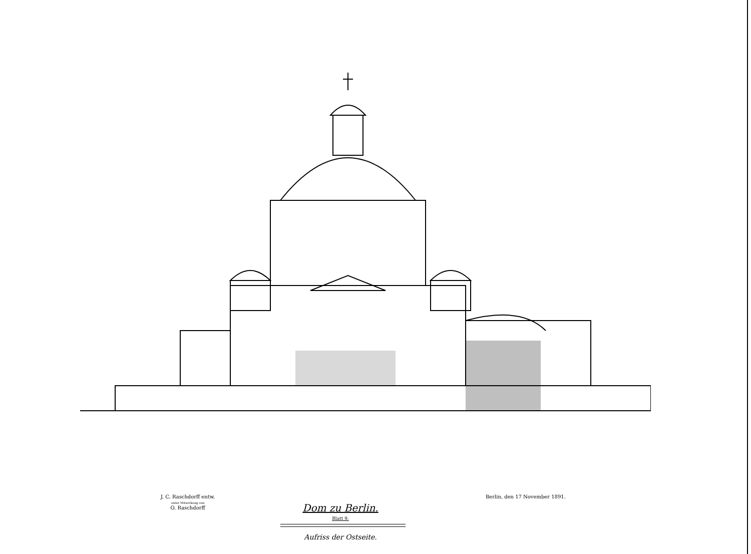J. C. Raschdorff entw.
unter Mitwirkung von
O. Raschdorff
Berlin, den 17 November 1891.
Dom zu Berlin.
Blatt 9.
Aufriss der Ostseite.